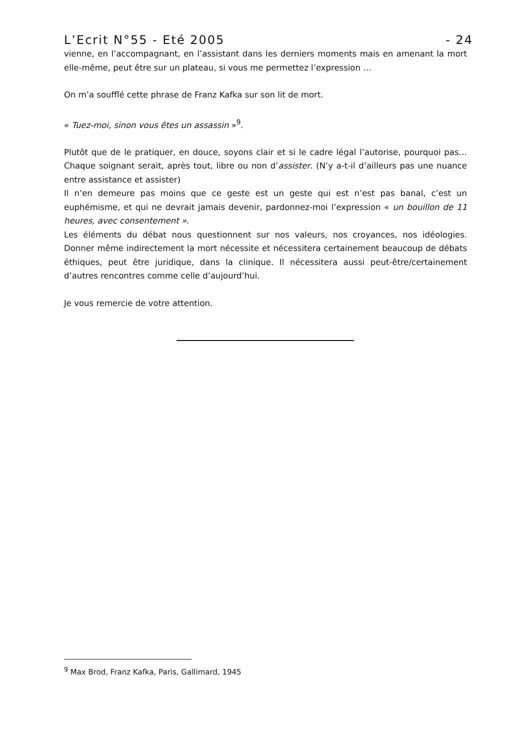L’Ecrit N°55 - Eté 2005 - 24
vienne, en l’accompagnant, en l’assistant dans les derniers moments mais en amenant la mort elle-même, peut être sur un plateau, si vous me permettez l’expression …
On m’a soufflé cette phrase de Franz Kafka sur son lit de mort.
« Tuez-moi, sinon vous êtes un assassin »<sup>9</sup>.
Plutôt que de le pratiquer, en douce, soyons clair et si le cadre légal l’autorise, pourquoi pas…Chaque soignant serait, après tout, libre ou non d’assister. (N’y a-t-il d’ailleurs pas une nuance entre assistance et assister)
Il n’en demeure pas moins que ce geste est un geste qui est n’est pas banal, c’est un euphémisme, et qui ne devrait jamais devenir, pardonnez-moi l’expression « un bouillon de 11 heures, avec consentement ».
Les éléments du débat nous questionnent sur nos valeurs, nos croyances, nos idéologies. Donner même indirectement la mort nécessite et nécessitera certainement beaucoup de débats éthiques, peut être juridique, dans la clinique. Il nécessitera aussi peut-être/certainement d’autres rencontres comme celle d’aujourd’hui.
Je vous remercie de votre attention.
<sup>9</sup> Max Brod, Franz Kafka, Paris, Gallimard, 1945